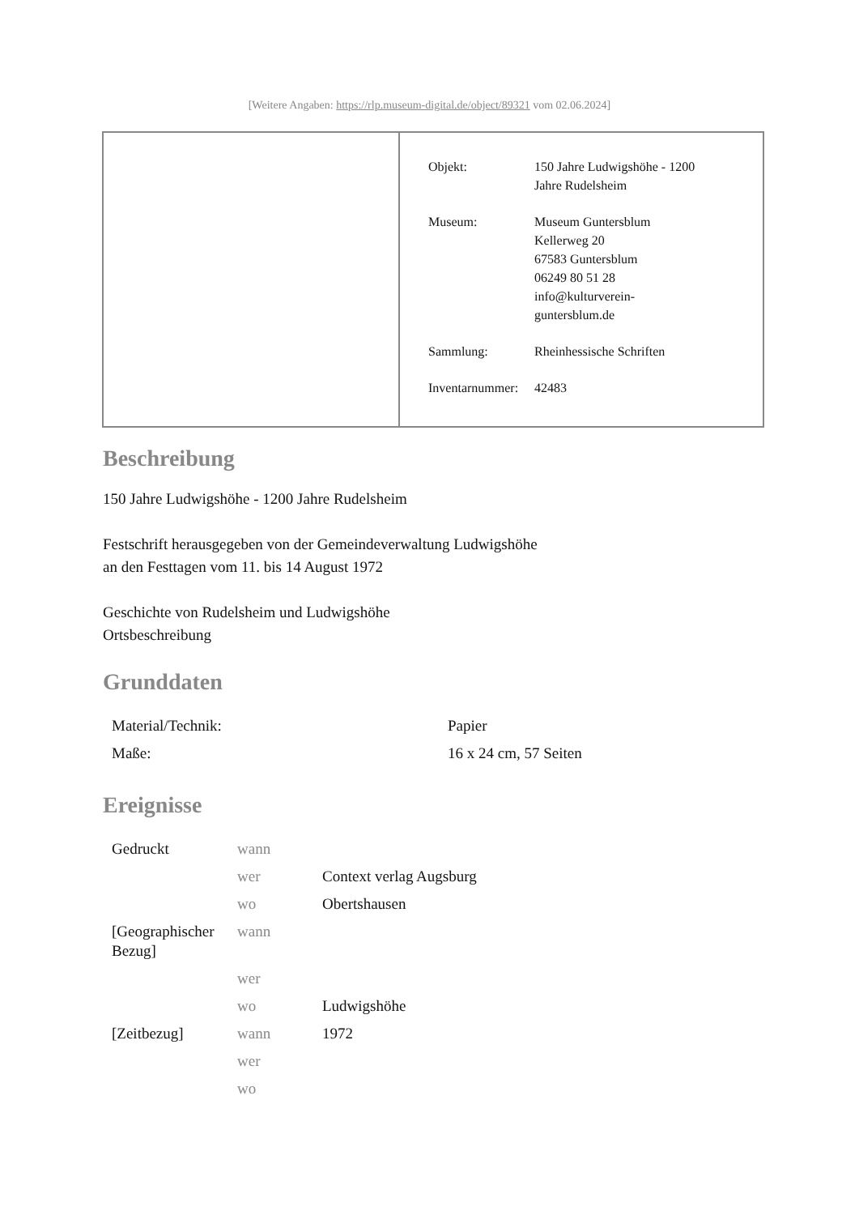[Weitere Angaben: https://rlp.museum-digital.de/object/89321 vom 02.06.2024]
| Objekt: | 150 Jahre Ludwigshöhe - 1200 Jahre Rudelsheim |
| Museum: | Museum Guntersblum Kellerweg 20 67583 Guntersblum 06249 80 51 28 info@kulturverein- guntersblum.de |
| Sammlung: | Rheinhessische Schriften |
| Inventarnummer: | 42483 |
Beschreibung
150 Jahre Ludwigshöhe - 1200 Jahre Rudelsheim
Festschrift herausgegeben von der Gemeindeverwaltung Ludwigshöhe
an den Festtagen vom 11. bis 14 August 1972
Geschichte von Rudelsheim und Ludwigshöhe
Ortsbeschreibung
Grunddaten
| Material/Technik: | Papier |
| Maße: | 16 x 24 cm, 57 Seiten |
Ereignisse
| Gedruckt | wann | |
| | wer | Context verlag Augsburg |
| | wo | Obertshausen |
| [Geographischer Bezug] | wann | |
| | wer | |
| | wo | Ludwigshöhe |
| [Zeitbezug] | wann | 1972 |
| | wer | |
| | wo | |